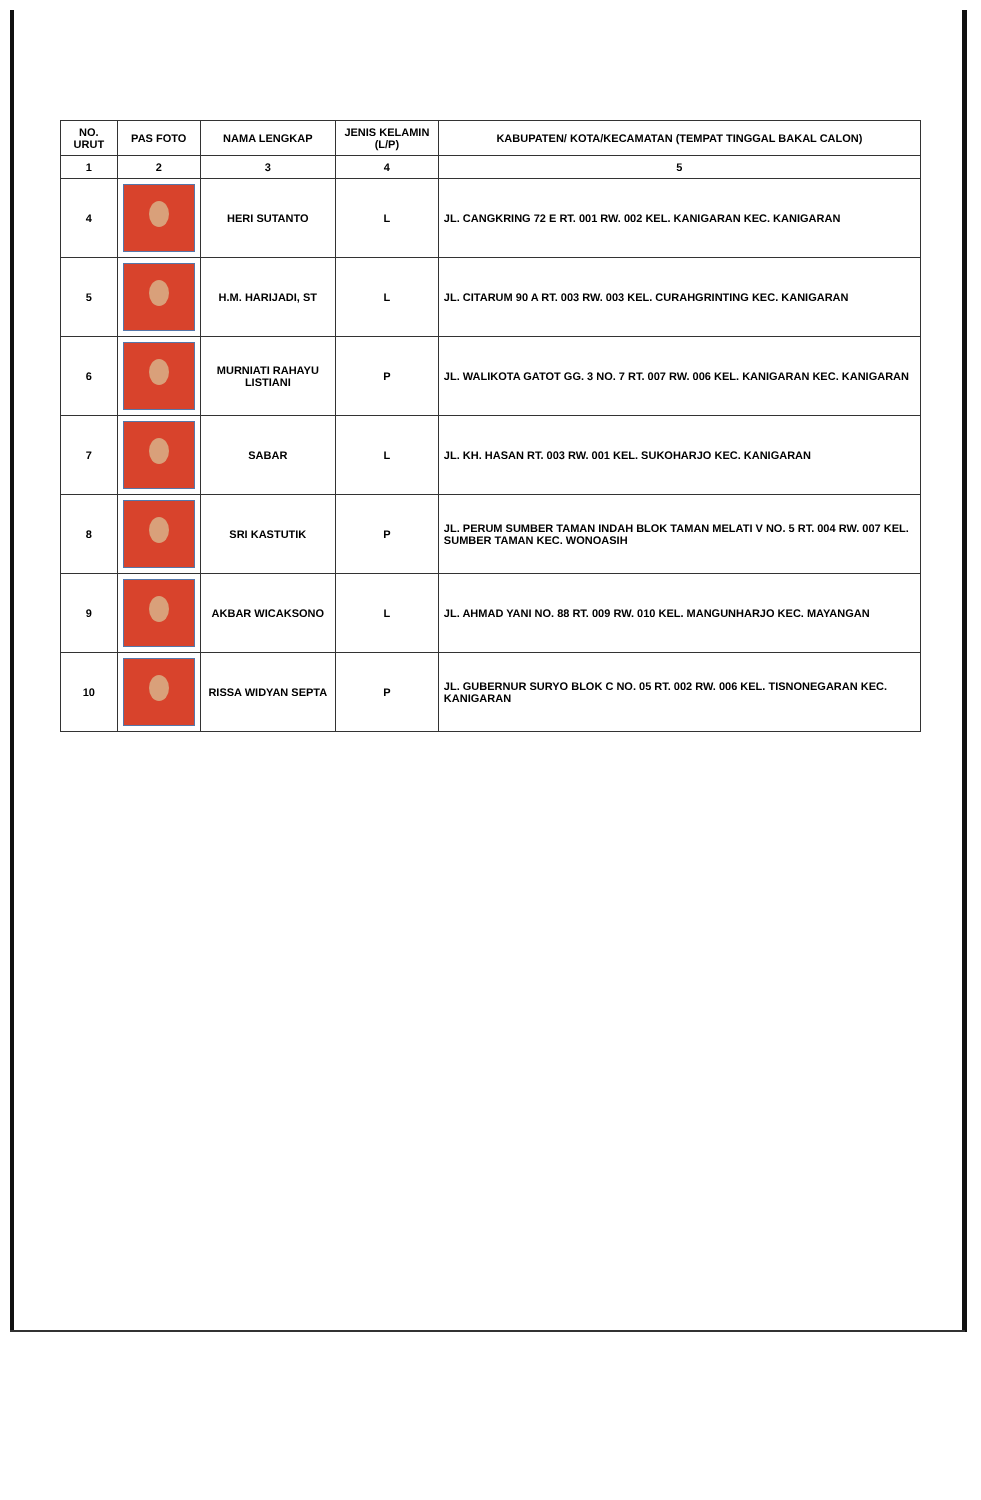| NO. URUT | PAS FOTO | NAMA LENGKAP | JENIS KELAMIN (L/P) | KABUPATEN/ KOTA/KECAMATAN (TEMPAT TINGGAL BAKAL CALON) |
| --- | --- | --- | --- | --- |
| 1 | 2 | 3 | 4 | 5 |
| 4 | | HERI SUTANTO | L | JL. CANGKRING 72 E RT. 001 RW. 002 KEL. KANIGARAN KEC. KANIGARAN |
| 5 | | H.M. HARIJADI, ST | L | JL. CITARUM 90 A RT. 003 RW. 003 KEL. CURAHGRINTING KEC. KANIGARAN |
| 6 | | MURNIATI RAHAYU LISTIANI | P | JL. WALIKOTA GATOT GG. 3 NO. 7 RT. 007 RW. 006 KEL. KANIGARAN KEC. KANIGARAN |
| 7 | | SABAR | L | JL. KH. HASAN RT. 003 RW. 001 KEL. SUKOHARJO KEC. KANIGARAN |
| 8 | | SRI KASTUTIK | P | JL. PERUM SUMBER TAMAN INDAH BLOK TAMAN MELATI V NO. 5 RT. 004 RW. 007 KEL. SUMBER TAMAN KEC. WONOASIH |
| 9 | | AKBAR WICAKSONO | L | JL. AHMAD YANI NO. 88 RT. 009 RW. 010 KEL. MANGUNHARJO KEC. MAYANGAN |
| 10 | | RISSA WIDYAN SEPTA | P | JL. GUBERNUR SURYO BLOK C NO. 05 RT. 002 RW. 006 KEL. TISNONEGARAN KEC. KANIGARAN |